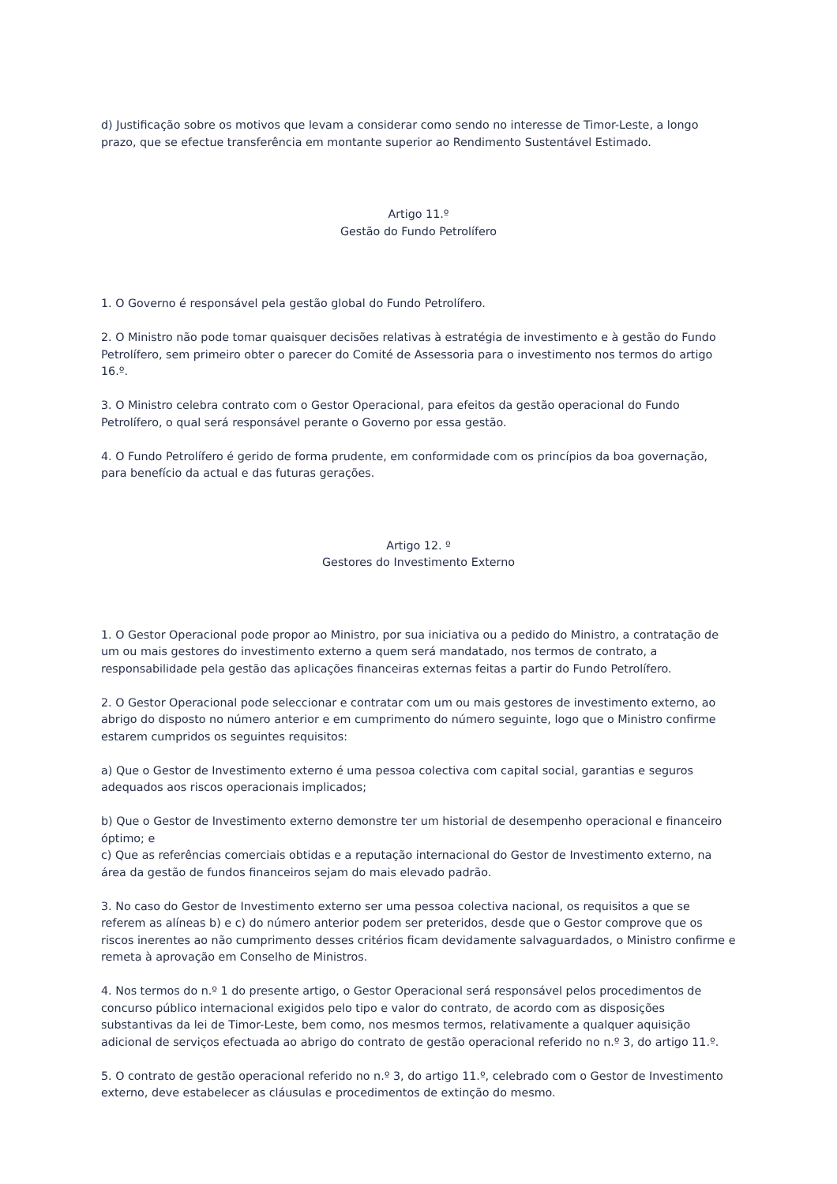d) Justificação sobre os motivos que levam a considerar como sendo no interesse de Timor-Leste, a longo prazo, que se efectue transferência em montante superior ao Rendimento Sustentável Estimado.
Artigo 11.º
Gestão do Fundo Petrolífero
1. O Governo é responsável pela gestão global do Fundo Petrolífero.
2. O Ministro não pode tomar quaisquer decisões relativas à estratégia de investimento e à gestão do Fundo Petrolífero, sem primeiro obter o parecer do Comité de Assessoria para o investimento nos termos do artigo 16.º.
3. O Ministro celebra contrato com o Gestor Operacional, para efeitos da gestão operacional do Fundo Petrolífero, o qual será responsável perante o Governo por essa gestão.
4. O Fundo Petrolífero é gerido de forma prudente, em conformidade com os princípios da boa governação, para benefício da actual e das futuras gerações.
Artigo 12. º
Gestores do Investimento Externo
1. O Gestor Operacional pode propor ao Ministro, por sua iniciativa ou a pedido do Ministro, a contratação de um ou mais gestores do investimento externo a quem será mandatado, nos termos de contrato, a responsabilidade pela gestão das aplicações financeiras externas feitas a partir do Fundo Petrolífero.
2. O Gestor Operacional pode seleccionar e contratar com um ou mais gestores de investimento externo, ao abrigo do disposto no número anterior e em cumprimento do número seguinte, logo que o Ministro confirme estarem cumpridos os seguintes requisitos:
a) Que o Gestor de Investimento externo é uma pessoa colectiva com capital social, garantias e seguros adequados aos riscos operacionais implicados;
b) Que o Gestor de Investimento externo demonstre ter um historial de desempenho operacional e financeiro óptimo; e
c) Que as referências comerciais obtidas e a reputação internacional do Gestor de Investimento externo, na área da gestão de fundos financeiros sejam do mais elevado padrão.
3. No caso do Gestor de Investimento externo ser uma pessoa colectiva nacional, os requisitos a que se referem as alíneas b) e c) do número anterior podem ser preteridos, desde que o Gestor comprove que os riscos inerentes ao não cumprimento desses critérios ficam devidamente salvaguardados, o Ministro confirme e remeta à aprovação em Conselho de Ministros.
4. Nos termos do n.º 1 do presente artigo, o Gestor Operacional será responsável pelos procedimentos de concurso público internacional exigidos pelo tipo e valor do contrato, de acordo com as disposições substantivas da lei de Timor-Leste, bem como, nos mesmos termos, relativamente a qualquer aquisição adicional de serviços efectuada ao abrigo do contrato de gestão operacional referido no n.º 3, do artigo 11.º.
5. O contrato de gestão operacional referido no n.º 3, do artigo 11.º, celebrado com o Gestor de Investimento externo, deve estabelecer as cláusulas e procedimentos de extinção do mesmo.